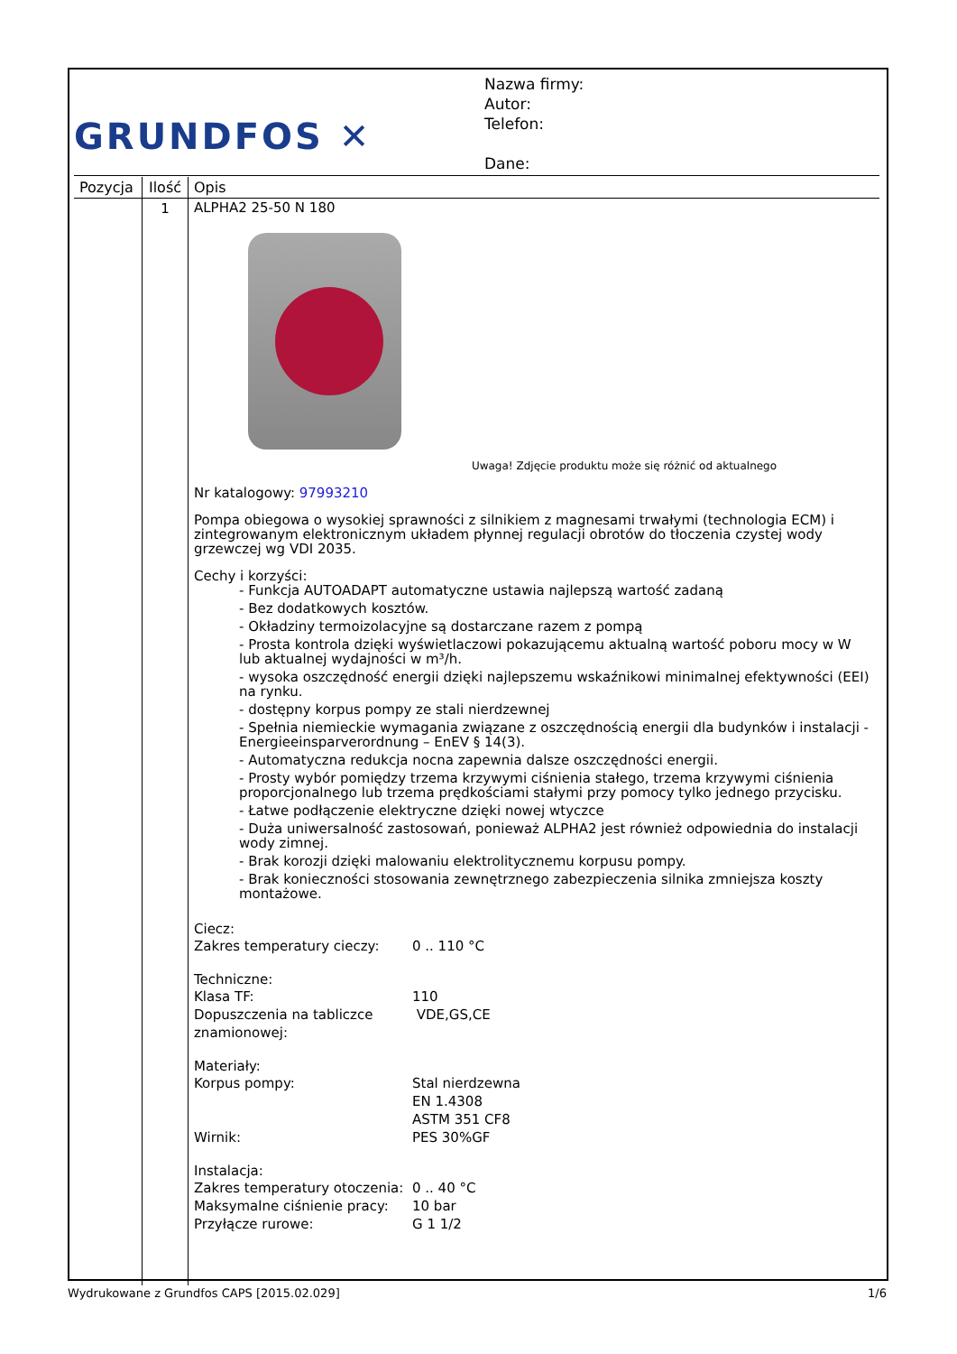GRUNDFOS ✕
Nazwa firmy:
Autor:
Telefon:
Dane:
| Pozycja | Ilość | Opis |
| --- | --- | --- |
| | 1 | ALPHA2 25-50 N 180 Uwaga! Zdjęcie produktu może się różnić od aktualnego Nr katalogowy: 97993210 Pompa obiegowa o wysokiej sprawności z silnikiem z magnesami trwałymi (technologia ECM) i zintegrowanym elektronicznym układem płynnej regulacji obrotów do tłoczenia czystej wody grzewczej wg VDI 2035. Cechy i korzyści: - Funkcja AUTOADAPT automatyczne ustawia najlepszą wartość zadaną - Bez dodatkowych kosztów. - Okładziny termoizolacyjne są dostarczane razem z pompą - Prosta kontrola dzięki wyświetlaczowi pokazującemu aktualną wartość poboru mocy w W lub aktualnej wydajności w m³/h. - wysoka oszczędność energii dzięki najlepszemu wskaźnikowi minimalnej efektywności (EEI) na rynku. - dostępny korpus pompy ze stali nierdzewnej - Spełnia niemieckie wymagania związane z oszczędnością energii dla budynków i instalacji - Energieeinsparverordnung – EnEV § 14(3). - Automatyczna redukcja nocna zapewnia dalsze oszczędności energii. - Prosty wybór pomiędzy trzema krzywymi ciśnienia stałego, trzema krzywymi ciśnienia proporcjonalnego lub trzema prędkościami stałymi przy pomocy tylko jednego przycisku. - Łatwe podłączenie elektryczne dzięki nowej wtyczce - Duża uniwersalność zastosowań, ponieważ ALPHA2 jest również odpowiednia do instalacji wody zimnej. - Brak korozji dzięki malowaniu elektrolitycznemu korpusu pompy. - Brak konieczności stosowania zewnętrznego zabezpieczenia silnika zmniejsza koszty montażowe. Ciecz: Zakres temperatury cieczy: 0 .. 110 °C Techniczne: Klasa TF: 110 Dopuszczenia na tabliczce znamionowej: VDE,GS,CE Materiały: Korpus pompy: Stal nierdzewna EN 1.4308 ASTM 351 CF8 Wirnik: PES 30%GF Instalacja: Zakres temperatury otoczenia: 0 .. 40 °C Maksymalne ciśnienie pracy: 10 bar Przyłącze rurowe: G 1 1/2 |
Wydrukowane z Grundfos CAPS [2015.02.029] 1/6